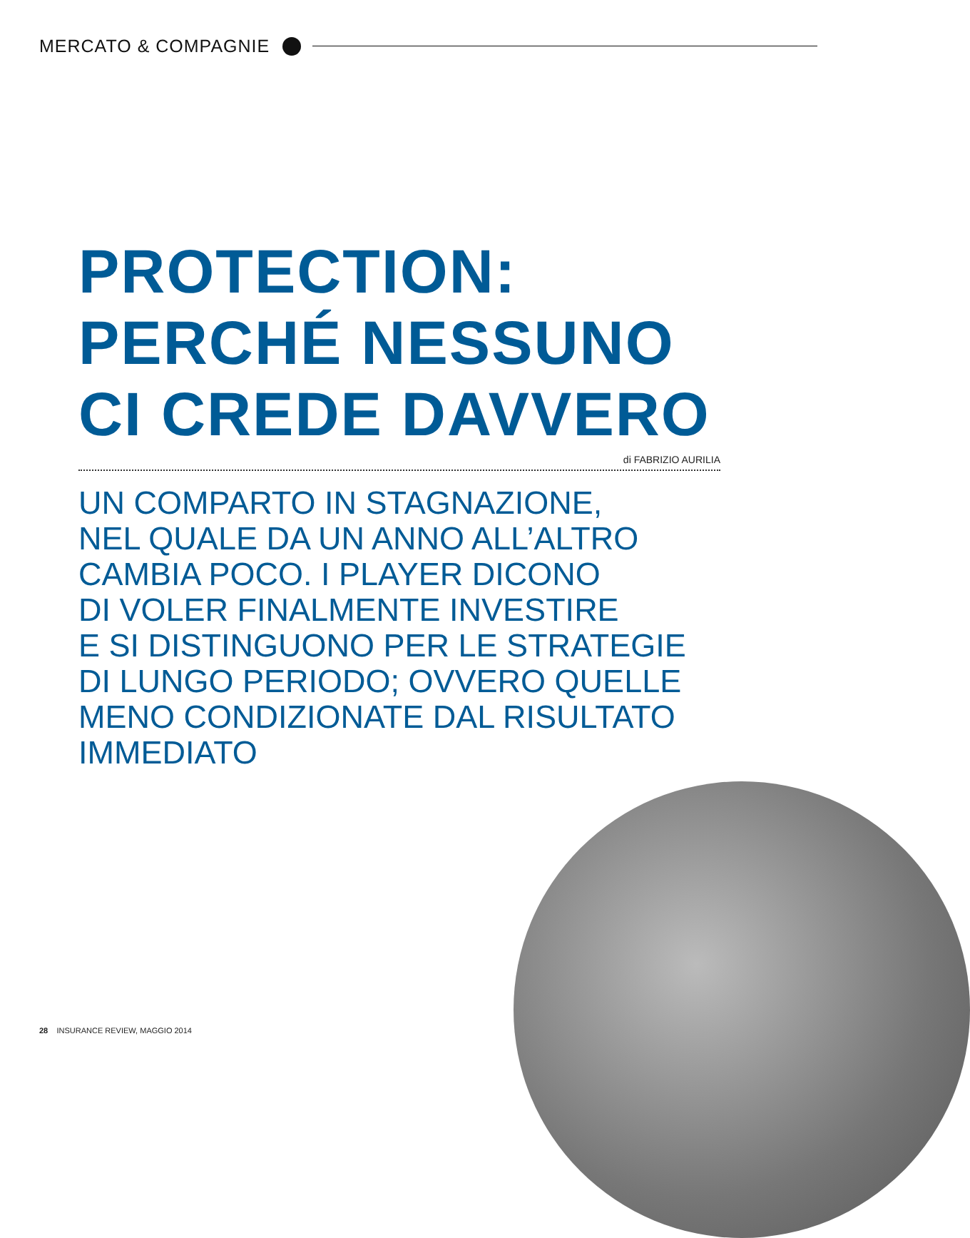MERCATO & COMPAGNIE
PROTECTION:
PERCHÉ NESSUNO
CI CREDE DAVVERO
di FABRIZIO AURILIA
UN COMPARTO IN STAGNAZIONE,
NEL QUALE DA UN ANNO ALL’ALTRO
CAMBIA POCO. I PLAYER DICONO
DI VOLER FINALMENTE INVESTIRE
E SI DISTINGUONO PER LE STRATEGIE
DI LUNGO PERIODO; OVVERO QUELLE
MENO CONDIZIONATE DAL RISULTATO
IMMEDIATO
28 INSURANCE REVIEW, MAGGIO 2014